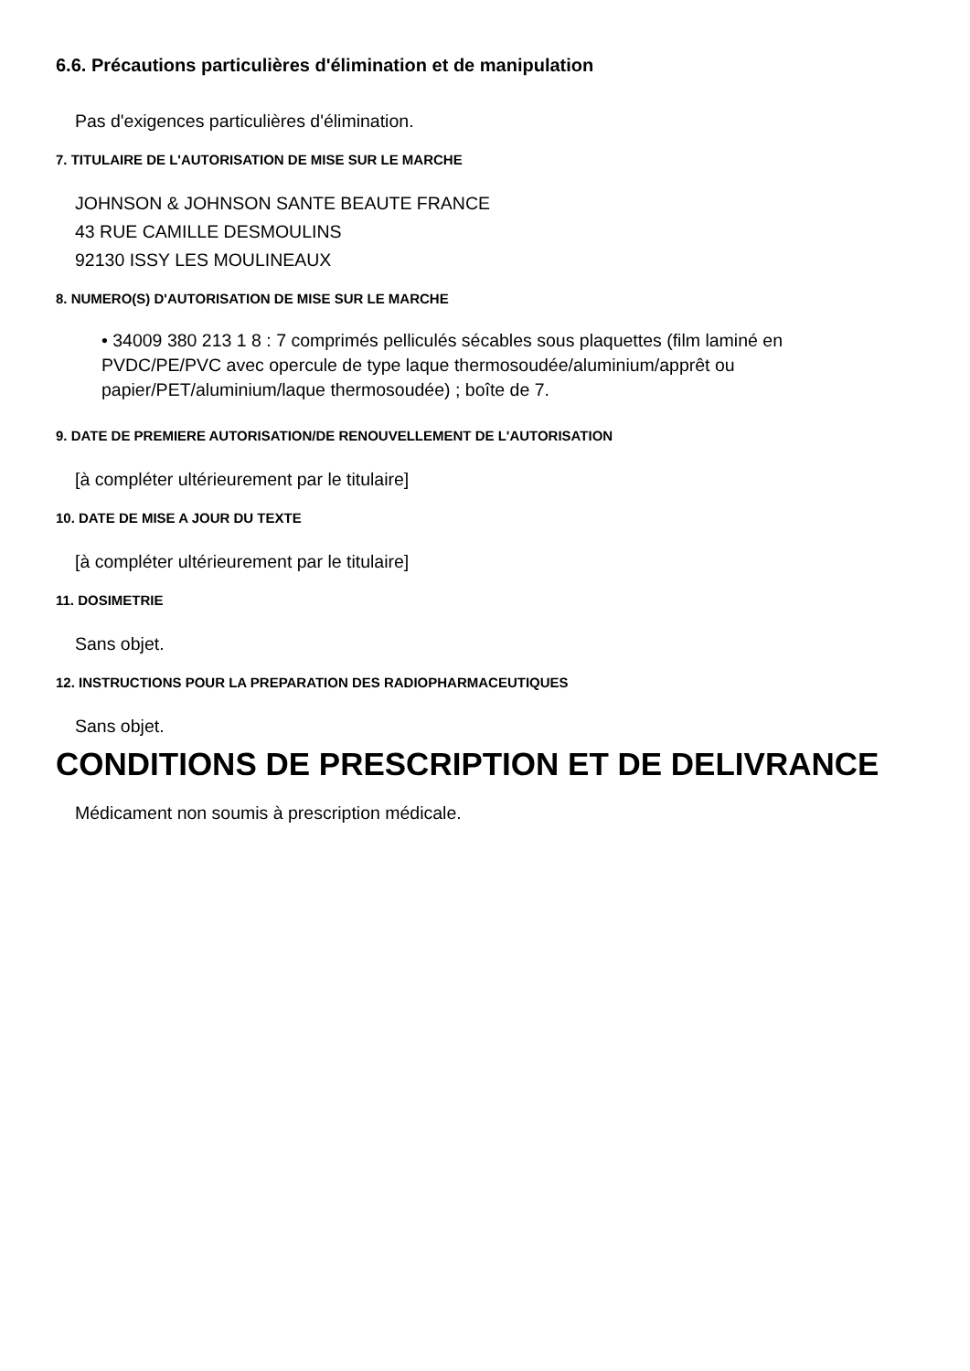6.6. Précautions particulières d'élimination et de manipulation
Pas d'exigences particulières d'élimination.
7. TITULAIRE DE L'AUTORISATION DE MISE SUR LE MARCHE
JOHNSON & JOHNSON SANTE BEAUTE FRANCE
43 RUE CAMILLE DESMOULINS
92130 ISSY LES MOULINEAUX
8. NUMERO(S) D'AUTORISATION DE MISE SUR LE MARCHE
• 34009 380 213 1 8 : 7 comprimés pelliculés sécables sous plaquettes (film laminé en PVDC/PE/PVC avec opercule de type laque thermosoudée/aluminium/apprêt ou papier/PET/aluminium/laque thermosoudée) ; boîte de 7.
9. DATE DE PREMIERE AUTORISATION/DE RENOUVELLEMENT DE L'AUTORISATION
[à compléter ultérieurement par le titulaire]
10. DATE DE MISE A JOUR DU TEXTE
[à compléter ultérieurement par le titulaire]
11. DOSIMETRIE
Sans objet.
12. INSTRUCTIONS POUR LA PREPARATION DES RADIOPHARMACEUTIQUES
Sans objet.
CONDITIONS DE PRESCRIPTION ET DE DELIVRANCE
Médicament non soumis à prescription médicale.